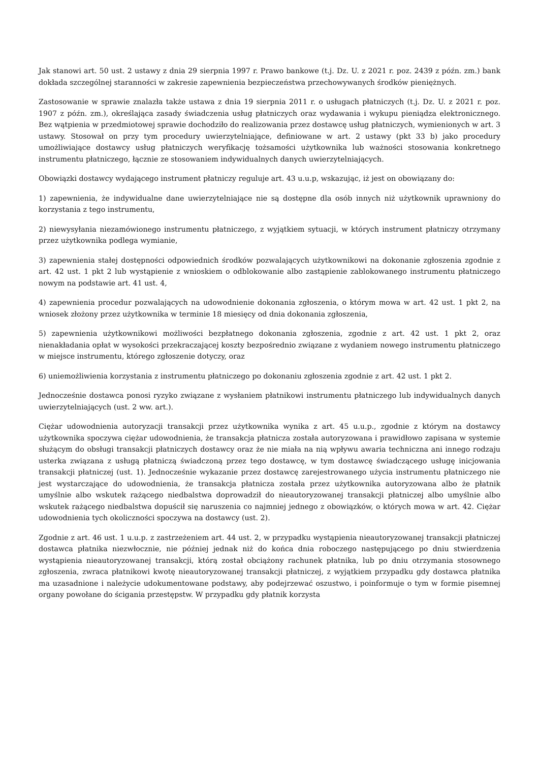Jak stanowi art. 50 ust. 2 ustawy z dnia 29 sierpnia 1997 r. Prawo bankowe (t.j. Dz. U. z 2021 r. poz. 2439 z późn. zm.) bank dokłada szczególnej staranności w zakresie zapewnienia bezpieczeństwa przechowywanych środków pieniężnych.
Zastosowanie w sprawie znalazła także ustawa z dnia 19 sierpnia 2011 r. o usługach płatniczych (t.j. Dz. U. z 2021 r. poz. 1907 z późn. zm.), określająca zasady świadczenia usług płatniczych oraz wydawania i wykupu pieniądza elektronicznego. Bez wątpienia w przedmiotowej sprawie dochodziło do realizowania przez dostawcę usług płatniczych, wymienionych w art. 3 ustawy. Stosował on przy tym procedury uwierzytelniające, definiowane w art. 2 ustawy (pkt 33 b) jako procedury umożliwiające dostawcy usług płatniczych weryfikację tożsamości użytkownika lub ważności stosowania konkretnego instrumentu płatniczego, łącznie ze stosowaniem indywidualnych danych uwierzytelniających.
Obowiązki dostawcy wydającego instrument płatniczy reguluje art. 43 u.u.p, wskazując, iż jest on obowiązany do:
1) zapewnienia, że indywidualne dane uwierzytelniające nie są dostępne dla osób innych niż użytkownik uprawniony do korzystania z tego instrumentu,
2) niewysyłania niezamówionego instrumentu płatniczego, z wyjątkiem sytuacji, w których instrument płatniczy otrzymany przez użytkownika podlega wymianie,
3) zapewnienia stałej dostępności odpowiednich środków pozwalających użytkownikowi na dokonanie zgłoszenia zgodnie z art. 42 ust. 1 pkt 2 lub wystąpienie z wnioskiem o odblokowanie albo zastąpienie zablokowanego instrumentu płatniczego nowym na podstawie art. 41 ust. 4,
4) zapewnienia procedur pozwalających na udowodnienie dokonania zgłoszenia, o którym mowa w art. 42 ust. 1 pkt 2, na wniosek złożony przez użytkownika w terminie 18 miesięcy od dnia dokonania zgłoszenia,
5) zapewnienia użytkownikowi możliwości bezpłatnego dokonania zgłoszenia, zgodnie z art. 42 ust. 1 pkt 2, oraz nienakładania opłat w wysokości przekraczającej koszty bezpośrednio związane z wydaniem nowego instrumentu płatniczego w miejsce instrumentu, którego zgłoszenie dotyczy, oraz
6) uniemożliwienia korzystania z instrumentu płatniczego po dokonaniu zgłoszenia zgodnie z art. 42 ust. 1 pkt 2.
Jednocześnie dostawca ponosi ryzyko związane z wysłaniem płatnikowi instrumentu płatniczego lub indywidualnych danych uwierzytelniających (ust. 2 ww. art.).
Ciężar udowodnienia autoryzacji transakcji przez użytkownika wynika z art. 45 u.u.p., zgodnie z którym na dostawcy użytkownika spoczywa ciężar udowodnienia, że transakcja płatnicza została autoryzowana i prawidłowo zapisana w systemie służącym do obsługi transakcji płatniczych dostawcy oraz że nie miała na nią wpływu awaria techniczna ani innego rodzaju usterka związana z usługą płatniczą świadczoną przez tego dostawcę, w tym dostawcę świadczącego usługę inicjowania transakcji płatniczej (ust. 1). Jednocześnie wykazanie przez dostawcę zarejestrowanego użycia instrumentu płatniczego nie jest wystarczające do udowodnienia, że transakcja płatnicza została przez użytkownika autoryzowana albo że płatnik umyślnie albo wskutek rażącego niedbalstwa doprowadził do nieautoryzowanej transakcji płatniczej albo umyślnie albo wskutek rażącego niedbalstwa dopuścił się naruszenia co najmniej jednego z obowiązków, o których mowa w art. 42. Ciężar udowodnienia tych okoliczności spoczywa na dostawcy (ust. 2).
Zgodnie z art. 46 ust. 1 u.u.p. z zastrzeżeniem art. 44 ust. 2, w przypadku wystąpienia nieautoryzowanej transakcji płatniczej dostawca płatnika niezwłocznie, nie później jednak niż do końca dnia roboczego następującego po dniu stwierdzenia wystąpienia nieautoryzowanej transakcji, którą został obciążony rachunek płatnika, lub po dniu otrzymania stosownego zgłoszenia, zwraca płatnikowi kwotę nieautoryzowanej transakcji płatniczej, z wyjątkiem przypadku gdy dostawca płatnika ma uzasadnione i należycie udokumentowane podstawy, aby podejrzewać oszustwo, i poinformuje o tym w formie pisemnej organy powołane do ścigania przestępstw. W przypadku gdy płatnik korzysta